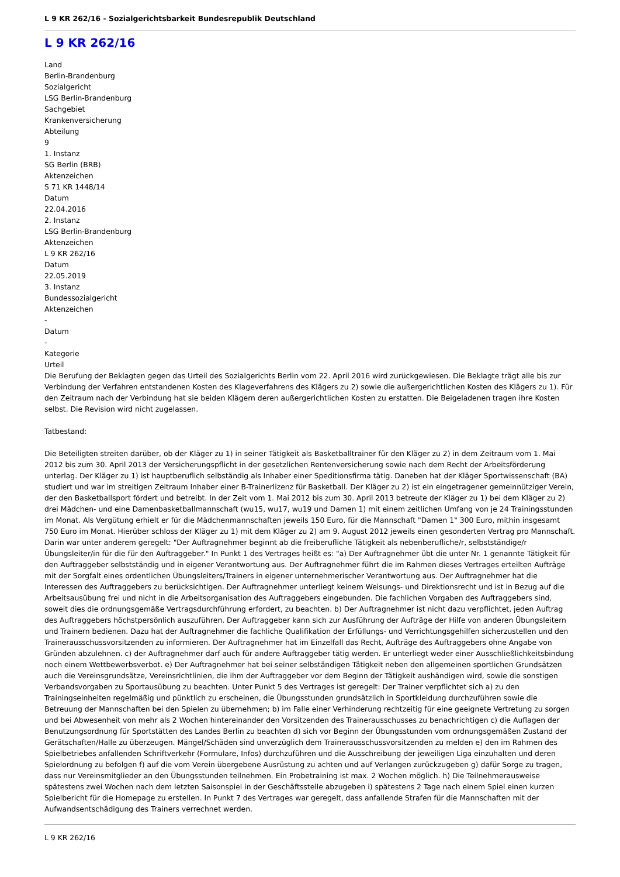L 9 KR 262/16 - Sozialgerichtsbarkeit Bundesrepublik Deutschland
L 9 KR 262/16
Land
Berlin-Brandenburg
Sozialgericht
LSG Berlin-Brandenburg
Sachgebiet
Krankenversicherung
Abteilung
9
1. Instanz
SG Berlin (BRB)
Aktenzeichen
S 71 KR 1448/14
Datum
22.04.2016
2. Instanz
LSG Berlin-Brandenburg
Aktenzeichen
L 9 KR 262/16
Datum
22.05.2019
3. Instanz
Bundessozialgericht
Aktenzeichen
-
Datum
-
Kategorie
Urteil
Die Berufung der Beklagten gegen das Urteil des Sozialgerichts Berlin vom 22. April 2016 wird zurückgewiesen. Die Beklagte trägt alle bis zur Verbindung der Verfahren entstandenen Kosten des Klageverfahrens des Klägers zu 2) sowie die außergerichtlichen Kosten des Klägers zu 1). Für den Zeitraum nach der Verbindung hat sie beiden Klägern deren außergerichtlichen Kosten zu erstatten. Die Beigeladenen tragen ihre Kosten selbst. Die Revision wird nicht zugelassen.
Tatbestand:
Die Beteiligten streiten darüber, ob der Kläger zu 1) in seiner Tätigkeit als Basketballtrainer für den Kläger zu 2) in dem Zeitraum vom 1. Mai 2012 bis zum 30. April 2013 der Versicherungspflicht in der gesetzlichen Rentenversicherung sowie nach dem Recht der Arbeitsförderung unterlag. Der Kläger zu 1) ist hauptberuflich selbständig als Inhaber einer Speditionsfirma tätig. Daneben hat der Kläger Sportwissenschaft (BA) studiert und war im streitigen Zeitraum Inhaber einer B-Trainerlizenz für Basketball. Der Kläger zu 2) ist ein eingetragener gemeinnütziger Verein, der den Basketballsport fördert und betreibt. In der Zeit vom 1. Mai 2012 bis zum 30. April 2013 betreute der Kläger zu 1) bei dem Kläger zu 2) drei Mädchen- und eine Damenbasketballmannschaft (wu15, wu17, wu19 und Damen 1) mit einem zeitlichen Umfang von je 24 Trainingsstunden im Monat. Als Vergütung erhielt er für die Mädchenmannschaften jeweils 150 Euro, für die Mannschaft "Damen 1" 300 Euro, mithin insgesamt 750 Euro im Monat. Hierüber schloss der Kläger zu 1) mit dem Kläger zu 2) am 9. August 2012 jeweils einen gesonderten Vertrag pro Mannschaft. Darin war unter anderem geregelt: "Der Auftragnehmer beginnt ab die freiberufliche Tätigkeit als nebenberufliche/r, selbstständige/r Übungsleiter/in für die für den Auftraggeber." In Punkt 1 des Vertrages heißt es: "a) Der Auftragnehmer übt die unter Nr. 1 genannte Tätigkeit für den Auftraggeber selbstständig und in eigener Verantwortung aus. Der Auftragnehmer führt die im Rahmen dieses Vertrages erteilten Aufträge mit der Sorgfalt eines ordentlichen Übungsleiters/Trainers in eigener unternehmerischer Verantwortung aus. Der Auftragnehmer hat die Interessen des Auftraggebers zu berücksichtigen. Der Auftragnehmer unterliegt keinem Weisungs- und Direktionsrecht und ist in Bezug auf die Arbeitsausübung frei und nicht in die Arbeitsorganisation des Auftraggebers eingebunden. Die fachlichen Vorgaben des Auftraggebers sind, soweit dies die ordnungsgemäße Vertragsdurchführung erfordert, zu beachten. b) Der Auftragnehmer ist nicht dazu verpflichtet, jeden Auftrag des Auftraggebers höchstpersönlich auszuführen. Der Auftraggeber kann sich zur Ausführung der Aufträge der Hilfe von anderen Übungsleitern und Trainern bedienen. Dazu hat der Auftragnehmer die fachliche Qualifikation der Erfüllungs- und Verrichtungsgehilfen sicherzustellen und den Trainerausschussvorsitzenden zu informieren. Der Auftragnehmer hat im Einzelfall das Recht, Aufträge des Auftraggebers ohne Angabe von Gründen abzulehnen. c) der Auftragnehmer darf auch für andere Auftraggeber tätig werden. Er unterliegt weder einer Ausschließlichkeitsbindung noch einem Wettbewerbsverbot. e) Der Auftragnehmer hat bei seiner selbständigen Tätigkeit neben den allgemeinen sportlichen Grundsätzen auch die Vereinsgrundsätze, Vereinsrichtlinien, die ihm der Auftraggeber vor dem Beginn der Tätigkeit aushändigen wird, sowie die sonstigen Verbandsvorgaben zu Sportausübung zu beachten. Unter Punkt 5 des Vertrages ist geregelt: Der Trainer verpflichtet sich a) zu den Trainingseinheiten regelmäßig und pünktlich zu erscheinen, die Übungsstunden grundsätzlich in Sportkleidung durchzuführen sowie die Betreuung der Mannschaften bei den Spielen zu übernehmen; b) im Falle einer Verhinderung rechtzeitig für eine geeignete Vertretung zu sorgen und bei Abwesenheit von mehr als 2 Wochen hintereinander den Vorsitzenden des Trainerausschusses zu benachrichtigen c) die Auflagen der Benutzungsordnung für Sportstätten des Landes Berlin zu beachten d) sich vor Beginn der Übungsstunden vom ordnungsgemäßen Zustand der Gerätschaften/Halle zu überzeugen. Mängel/Schäden sind unverzüglich dem Trainerausschussvorsitzenden zu melden e) den im Rahmen des Spielbetriebes anfallenden Schriftverkehr (Formulare, Infos) durchzuführen und die Ausschreibung der jeweiligen Liga einzuhalten und deren Spielordnung zu befolgen f) auf die vom Verein übergebene Ausrüstung zu achten und auf Verlangen zurückzugeben g) dafür Sorge zu tragen, dass nur Vereinsmitglieder an den Übungsstunden teilnehmen. Ein Probetraining ist max. 2 Wochen möglich. h) Die Teilnehmerausweise spätestens zwei Wochen nach dem letzten Saisonspiel in der Geschäftsstelle abzugeben i) spätestens 2 Tage nach einem Spiel einen kurzen Spielbericht für die Homepage zu erstellen. In Punkt 7 des Vertrages war geregelt, dass anfallende Strafen für die Mannschaften mit der Aufwandsentschädigung des Trainers verrechnet werden.
L 9 KR 262/16